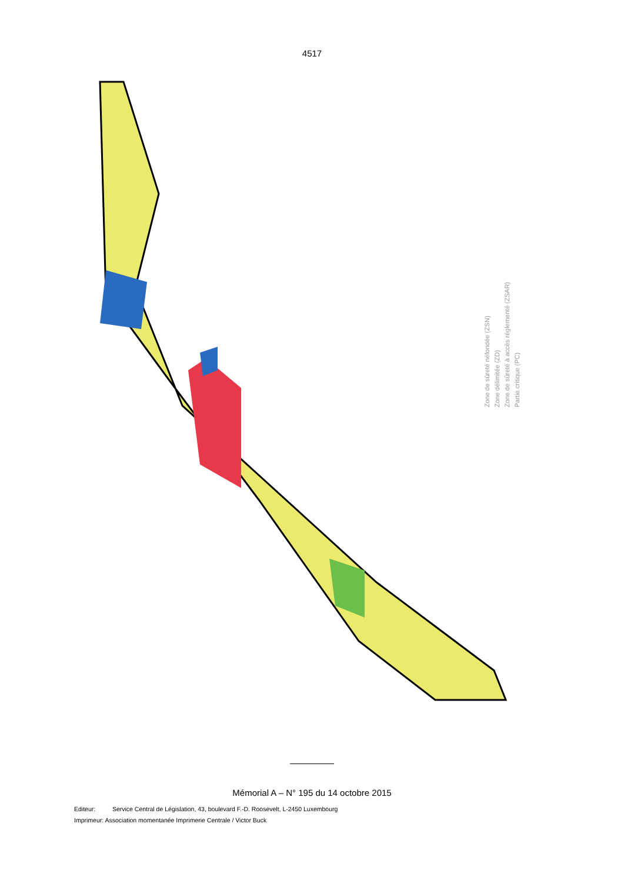4517
Zone de sûreté néfondée (ZSN)
Zone délimitée (ZD)
Zone de sûreté à accès réglementé (ZSAR)
Partie critique (PC)
Mémorial A – N° 195 du 14 octobre 2015
Editeur: Service Central de Législation, 43, boulevard F.-D. Roosevelt, L-2450 Luxembourg
Imprimeur: Association momentanée Imprimerie Centrale / Victor Buck